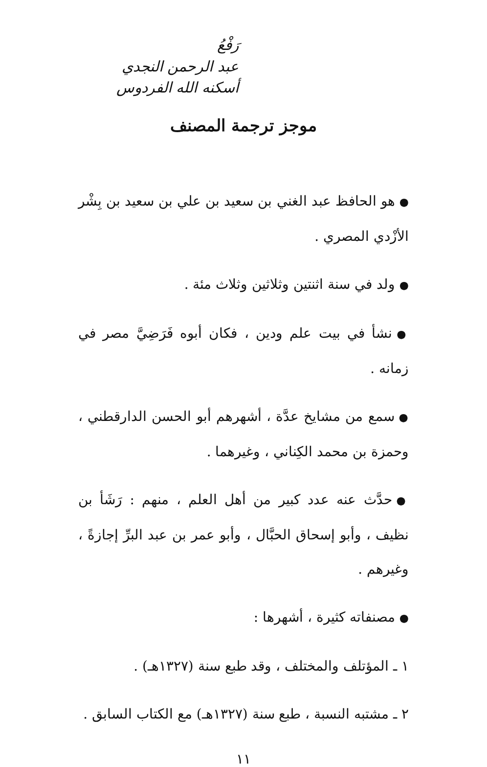رَفْعُ
عبد الرحمن النجدي
أسكنه الله الفردوس
موجز ترجمة المصنف
● هو الحافظ عبد الغني بن سعيد بن علي بن سعيد بن بِشْر الأزْدي المصري .
● ولد في سنة اثنتين وثلاثين وثلاث مئة .
● نشأ في بيت علم ودين ، فكان أبوه فَرَضِيَّ مصر في زمانه .
● سمع من مشايخ عدَّة ، أشهرهم أبو الحسن الدارقطني ، وحمزة بن محمد الكِناني ، وغيرهما .
● حدَّث عنه عدد كبير من أهل العلم ، منهم : رَشَأ بن نظيف ، وأبو إسحاق الحبَّال ، وأبو عمر بن عبد البرِّ إجازةً ، وغيرهم .
● مصنفاته كثيرة ، أشهرها :
١ ـ المؤتلف والمختلف ، وقد طبع سنة (١٣٢٧هـ) .
٢ ـ مشتبه النسبة ، طبع سنة (١٣٢٧هـ) مع الكتاب السابق .
١١